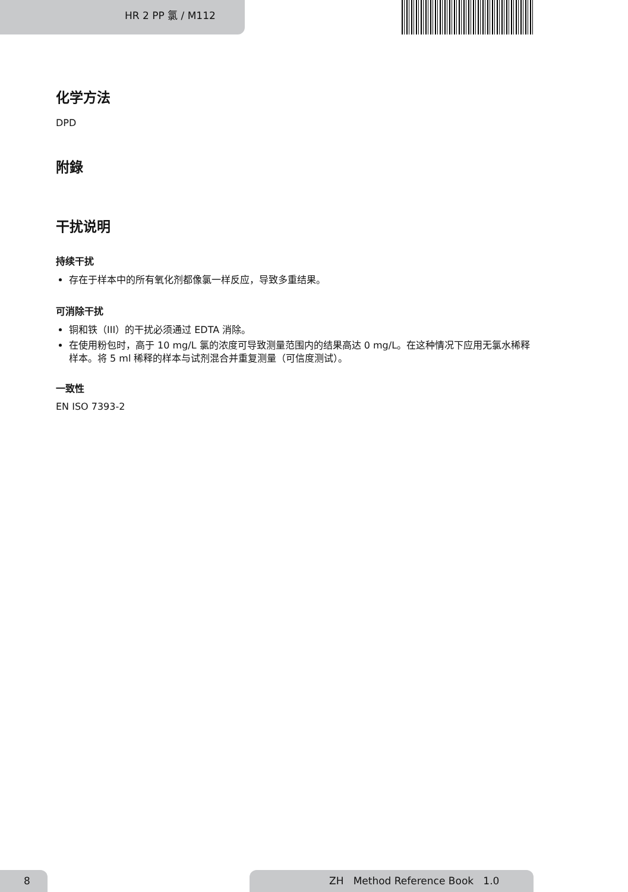HR 2 PP 氯 / M112
化学方法
DPD
附錄
干扰说明
持续干扰
存在于样本中的所有氧化剂都像氯一样反应，导致多重结果。
可消除干扰
铜和铁（III）的干扰必须通过 EDTA 消除。
在使用粉包时，高于 10 mg/L 氯的浓度可导致测量范围内的结果高达 0 mg/L。在这种情况下应用无氯水稀释样本。将 5 ml 稀释的样本与试剂混合并重复测量（可信度测试）。
一致性
EN ISO 7393-2
8 ZH Method Reference Book 1.0